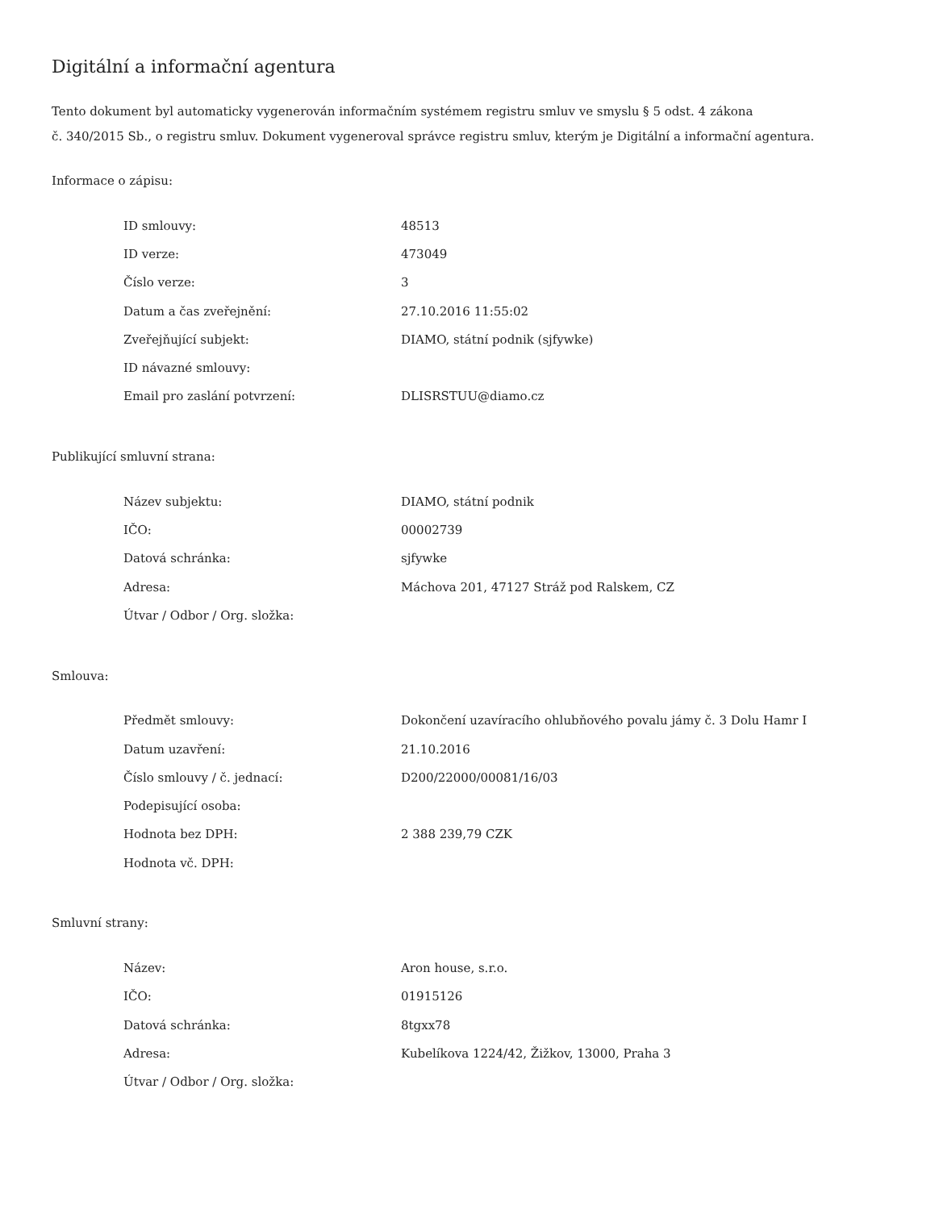Digitální a informační agentura
Tento dokument byl automaticky vygenerován informačním systémem registru smluv ve smyslu § 5 odst. 4 zákona
č. 340/2015 Sb., o registru smluv. Dokument vygeneroval správce registru smluv, kterým je Digitální a informační agentura.
Informace o zápisu:
| ID smlouvy: | 48513 |
| ID verze: | 473049 |
| Číslo verze: | 3 |
| Datum a čas zveřejnění: | 27.10.2016 11:55:02 |
| Zveřejňující subjekt: | DIAMO, státní podnik (sjfywke) |
| ID návazné smlouvy: | |
| Email pro zaslání potvrzení: | DLISRSTUU@diamo.cz |
Publikující smluvní strana:
| Název subjektu: | DIAMO, státní podnik |
| IČO: | 00002739 |
| Datová schránka: | sjfywke |
| Adresa: | Máchova 201, 47127 Stráž pod Ralskem, CZ |
| Útvar / Odbor / Org. složka: | |
Smlouva:
| Předmět smlouvy: | Dokončení uzavíracího ohlubňového povalu jámy č. 3 Dolu Hamr I |
| Datum uzavření: | 21.10.2016 |
| Číslo smlouvy / č. jednací: | D200/22000/00081/16/03 |
| Podepisující osoba: | |
| Hodnota bez DPH: | 2 388 239,79 CZK |
| Hodnota vč. DPH: | |
Smluvní strany:
| Název: | Aron house, s.r.o. |
| IČO: | 01915126 |
| Datová schránka: | 8tgxx78 |
| Adresa: | Kubelíkova 1224/42, Žižkov, 13000, Praha 3 |
| Útvar / Odbor / Org. složka: | |